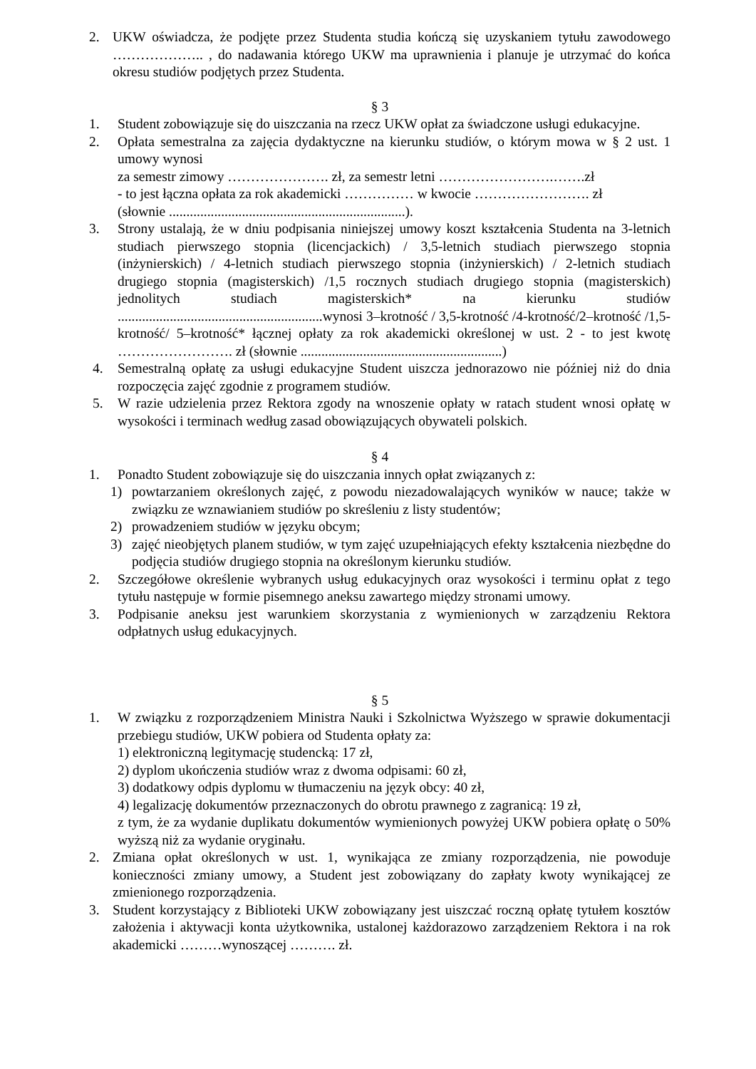2. UKW oświadcza, że podjęte przez Studenta studia kończą się uzyskaniem tytułu zawodowego ……………….. , do nadawania którego UKW ma uprawnienia i planuje je utrzymać do końca okresu studiów podjętych przez Studenta.
§ 3
1. Student zobowiązuje się do uiszczania na rzecz UKW opłat za świadczone usługi edukacyjne.
2. Opłata semestralna za zajęcia dydaktyczne na kierunku studiów, o którym mowa w § 2 ust. 1 umowy wynosi
za semestr zimowy …………………. zł, za semestr letni …………………….…….zł
- to jest łączna opłata za rok akademicki …………… w kwocie ……………………. zł
(słownie ....................................................................).
3. Strony ustalają, że w dniu podpisania niniejszej umowy koszt kształcenia Studenta na 3-letnich studiach pierwszego stopnia (licencjackich) / 3,5-letnich studiach pierwszego stopnia (inżynierskich) / 4-letnich studiach pierwszego stopnia (inżynierskich) / 2-letnich studiach drugiego stopnia (magisterskich) /1,5 rocznych studiach drugiego stopnia (magisterskich) jednolitych studiach magisterskich* na kierunku studiów ...........................................................wynosi 3–krotność / 3,5-krotność /4-krotność/2–krotność /1,5- krotność/ 5–krotność* łącznej opłaty za rok akademicki określonej w ust. 2 - to jest kwotę ……………………. zł (słownie ..........................................................)
4. Semestralną opłatę za usługi edukacyjne Student uiszcza jednorazowo nie później niż do dnia rozpoczęcia zajęć zgodnie z programem studiów.
5. W razie udzielenia przez Rektora zgody na wnoszenie opłaty w ratach student wnosi opłatę w wysokości i terminach według zasad obowiązujących obywateli polskich.
§ 4
1. Ponadto Student zobowiązuje się do uiszczania innych opłat związanych z:
1) powtarzaniem określonych zajęć, z powodu niezadowalających wyników w nauce; także w związku ze wznawianiem studiów po skreśleniu z listy studentów;
2) prowadzeniem studiów w języku obcym;
3) zajęć nieobjętych planem studiów, w tym zajęć uzupełniających efekty kształcenia niezbędne do podjęcia studiów drugiego stopnia na określonym kierunku studiów.
2. Szczegółowe określenie wybranych usług edukacyjnych oraz wysokości i terminu opłat z tego tytułu następuje w formie pisemnego aneksu zawartego między stronami umowy.
3. Podpisanie aneksu jest warunkiem skorzystania z wymienionych w zarządzeniu Rektora odpłatnych usług edukacyjnych.
§ 5
1. W związku z rozporządzeniem Ministra Nauki i Szkolnictwa Wyższego w sprawie dokumentacji przebiegu studiów, UKW pobiera od Studenta opłaty za:
1) elektroniczną legitymację studencką: 17 zł,
2) dyplom ukończenia studiów wraz z dwoma odpisami: 60 zł,
3) dodatkowy odpis dyplomu w tłumaczeniu na język obcy: 40 zł,
4) legalizację dokumentów przeznaczonych do obrotu prawnego z zagranicą: 19 zł,
z tym, że za wydanie duplikatu dokumentów wymienionych powyżej UKW pobiera opłatę o 50% wyższą niż za wydanie oryginału.
2. Zmiana opłat określonych w ust. 1, wynikająca ze zmiany rozporządzenia, nie powoduje konieczności zmiany umowy, a Student jest zobowiązany do zapłaty kwoty wynikającej ze zmienionego rozporządzenia.
3. Student korzystający z Biblioteki UKW zobowiązany jest uiszczać roczną opłatę tytułem kosztów założenia i aktywacji konta użytkownika, ustalonej każdorazowo zarządzeniem Rektora i na rok akademicki ………wynoszącej ………. zł.